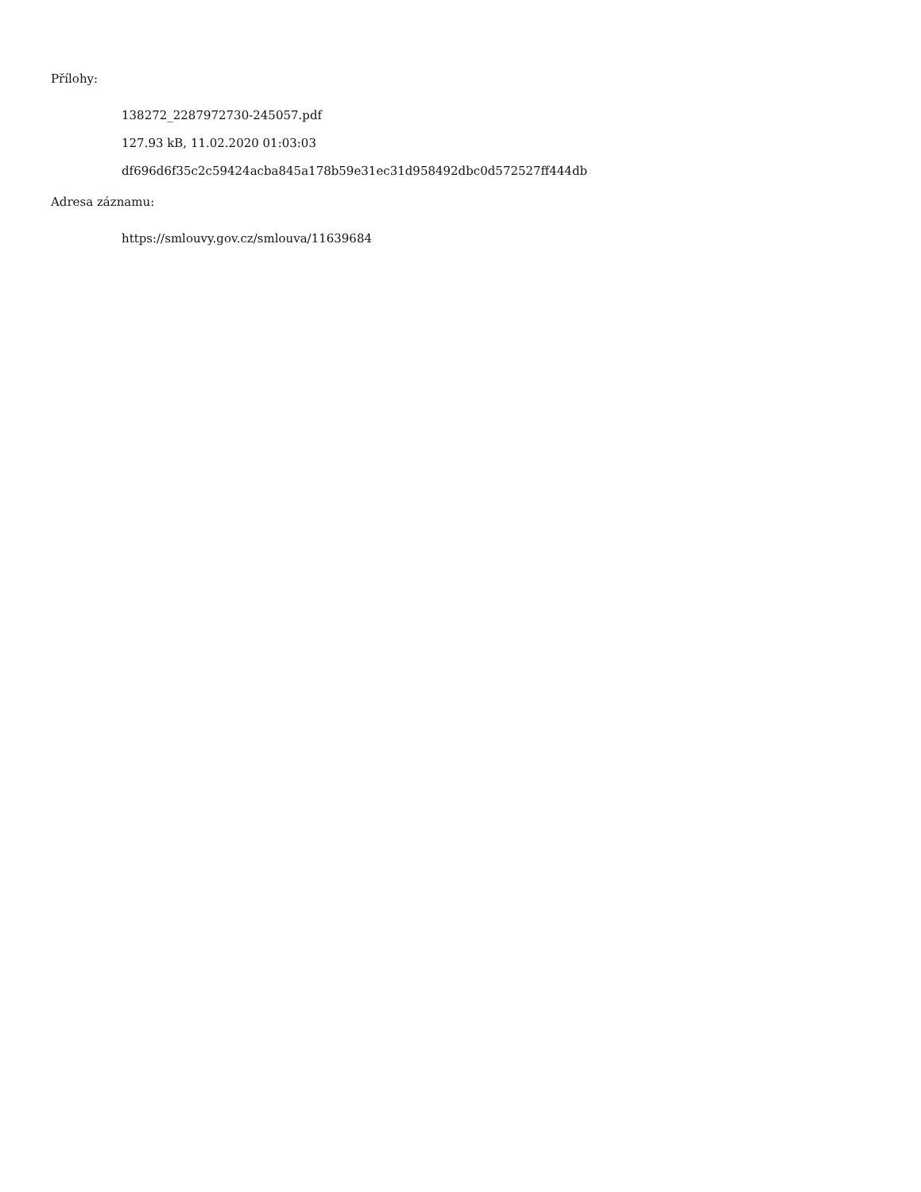Přílohy:
138272_2287972730-245057.pdf
127.93 kB, 11.02.2020 01:03:03
df696d6f35c2c59424acba845a178b59e31ec31d958492dbc0d572527ff444db
Adresa záznamu:
https://smlouvy.gov.cz/smlouva/11639684